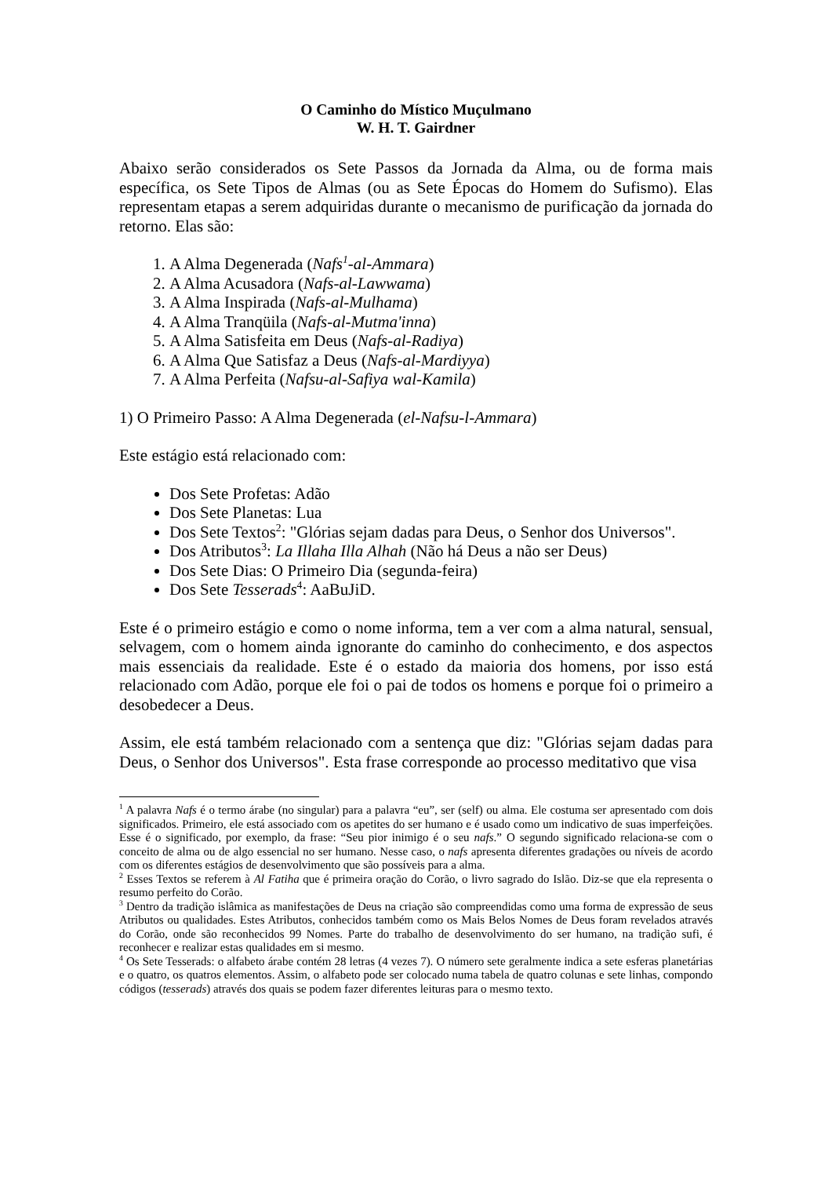O Caminho do Místico Muçulmano
W. H. T. Gairdner
Abaixo serão considerados os Sete Passos da Jornada da Alma, ou de forma mais específica, os Sete Tipos de Almas (ou as Sete Épocas do Homem do Sufismo). Elas representam etapas a serem adquiridas durante o mecanismo de purificação da jornada do retorno. Elas são:
1. A Alma Degenerada (Nafs<sup>1</sup>-al-Ammara)
2. A Alma Acusadora (Nafs-al-Lawwama)
3. A Alma Inspirada (Nafs-al-Mulhama)
4. A Alma Tranqüila (Nafs-al-Mutma'inna)
5. A Alma Satisfeita em Deus (Nafs-al-Radiya)
6. A Alma Que Satisfaz a Deus (Nafs-al-Mardiyya)
7. A Alma Perfeita (Nafsu-al-Safiya wal-Kamila)
1) O Primeiro Passo: A Alma Degenerada (el-Nafsu-l-Ammara)
Este estágio está relacionado com:
Dos Sete Profetas: Adão
Dos Sete Planetas: Lua
Dos Sete Textos<sup>2</sup>: "Glórias sejam dadas para Deus, o Senhor dos Universos".
Dos Atributos<sup>3</sup>: La Illaha Illa Alhah (Não há Deus a não ser Deus)
Dos Sete Dias: O Primeiro Dia (segunda-feira)
Dos Sete Tesserads<sup>4</sup>: AaBuJiD.
Este é o primeiro estágio e como o nome informa, tem a ver com a alma natural, sensual, selvagem, com o homem ainda ignorante do caminho do conhecimento, e dos aspectos mais essenciais da realidade. Este é o estado da maioria dos homens, por isso está relacionado com Adão, porque ele foi o pai de todos os homens e porque foi o primeiro a desobedecer a Deus.
Assim, ele está também relacionado com a sentença que diz: "Glórias sejam dadas para Deus, o Senhor dos Universos". Esta frase corresponde ao processo meditativo que visa
<sup>1</sup> A palavra Nafs é o termo árabe (no singular) para a palavra “eu”, ser (self) ou alma. Ele costuma ser apresentado com dois significados. Primeiro, ele está associado com os apetites do ser humano e é usado como um indicativo de suas imperfeições. Esse é o significado, por exemplo, da frase: “Seu pior inimigo é o seu nafs.” O segundo significado relaciona-se com o conceito de alma ou de algo essencial no ser humano. Nesse caso, o nafs apresenta diferentes gradações ou níveis de acordo com os diferentes estágios de desenvolvimento que são possíveis para a alma.
<sup>2</sup> Esses Textos se referem à Al Fatiha que é primeira oração do Corão, o livro sagrado do Islão. Diz-se que ela representa o resumo perfeito do Corão.
<sup>3</sup> Dentro da tradição islâmica as manifestações de Deus na criação são compreendidas como uma forma de expressão de seus Atributos ou qualidades. Estes Atributos, conhecidos também como os Mais Belos Nomes de Deus foram revelados através do Corão, onde são reconhecidos 99 Nomes. Parte do trabalho de desenvolvimento do ser humano, na tradição sufi, é reconhecer e realizar estas qualidades em si mesmo.
<sup>4</sup> Os Sete Tesserads: o alfabeto árabe contém 28 letras (4 vezes 7). O número sete geralmente indica a sete esferas planetárias e o quatro, os quatros elementos. Assim, o alfabeto pode ser colocado numa tabela de quatro colunas e sete linhas, compondo códigos (tesserads) através dos quais se podem fazer diferentes leituras para o mesmo texto.